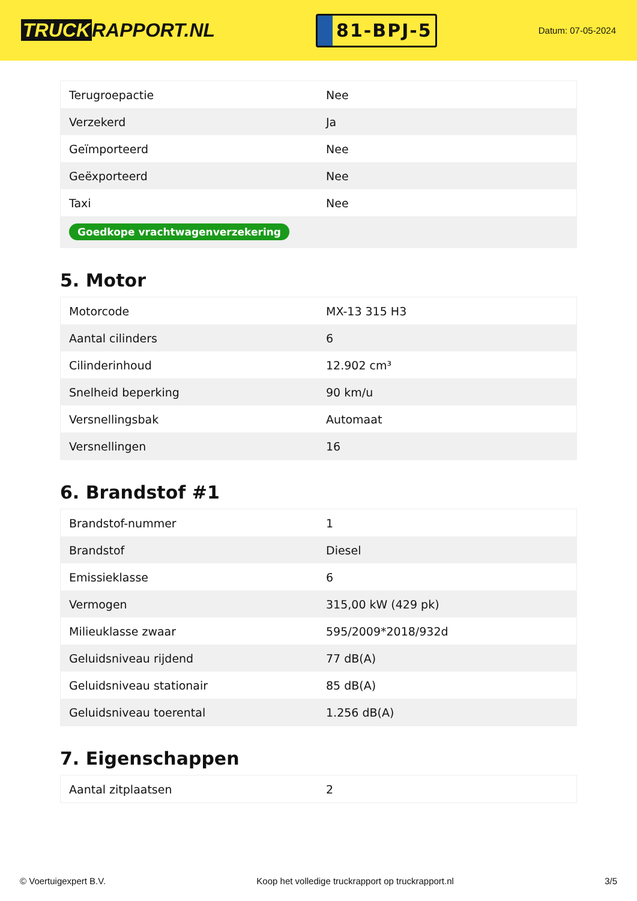TRUCK RAPPORT.NL
81-BPJ-5
Datum: 07-05-2024
| Terugroepactie | Nee |
| Verzekerd | Ja |
| Geïmporteerd | Nee |
| Geëxporteerd | Nee |
| Taxi | Nee |
| Goedkope vrachtwagenverzekering | |
5. Motor
| Motorcode | MX-13 315 H3 |
| Aantal cilinders | 6 |
| Cilinderinhoud | 12.902 cm³ |
| Snelheid beperking | 90 km/u |
| Versnellingsbak | Automaat |
| Versnellingen | 16 |
6. Brandstof #1
| Brandstof-nummer | 1 |
| Brandstof | Diesel |
| Emissieklasse | 6 |
| Vermogen | 315,00 kW (429 pk) |
| Milieuklasse zwaar | 595/2009*2018/932d |
| Geluidsniveau rijdend | 77 dB(A) |
| Geluidsniveau stationair | 85 dB(A) |
| Geluidsniveau toerental | 1.256 dB(A) |
7. Eigenschappen
| Aantal zitplaatsen | 2 |
© Voertuigexpert B.V. Koop het volledige truckrapport op truckrapport.nl 3/5